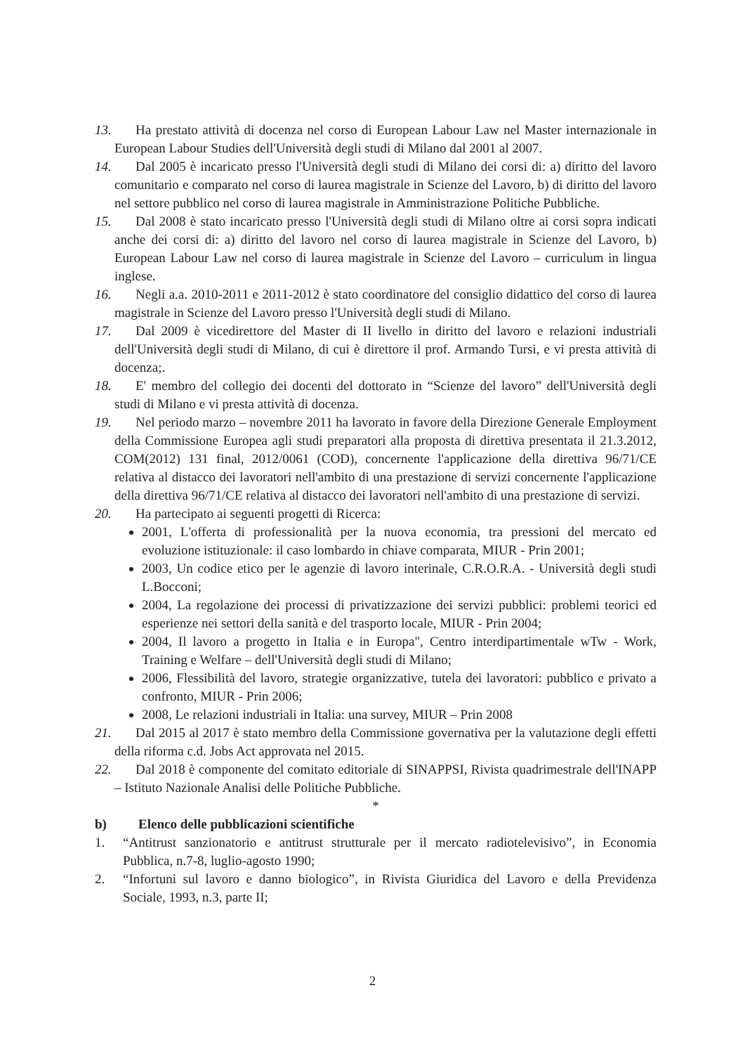13.
Ha prestato attività di docenza nel corso di European Labour Law nel Master internazionale in European Labour Studies dell'Università degli studi di Milano dal 2001 al 2007.
14.
Dal 2005 è incaricato presso l'Università degli studi di Milano dei corsi di: a) diritto del lavoro comunitario e comparato nel corso di laurea magistrale in Scienze del Lavoro, b) di diritto del lavoro nel settore pubblico nel corso di laurea magistrale in Amministrazione Politiche Pubbliche.
15.
Dal 2008 è stato incaricato presso l'Università degli studi di Milano oltre ai corsi sopra indicati anche dei corsi di: a) diritto del lavoro nel corso di laurea magistrale in Scienze del Lavoro, b) European Labour Law nel corso di laurea magistrale in Scienze del Lavoro – curriculum in lingua inglese.
16.
Negli a.a. 2010-2011 e 2011-2012 è stato coordinatore del consiglio didattico del corso di laurea magistrale in Scienze del Lavoro presso l'Università degli studi di Milano.
17.
Dal 2009 è vicedirettore del Master di II livello in diritto del lavoro e relazioni industriali dell'Università degli studi di Milano, di cui è direttore il prof. Armando Tursi, e vi presta attività di docenza;.
18.
E' membro del collegio dei docenti del dottorato in “Scienze del lavoro” dell'Università degli studi di Milano e vi presta attività di docenza.
19.
Nel periodo marzo – novembre 2011 ha lavorato in favore della Direzione Generale Employment della Commissione Europea agli studi preparatori alla proposta di direttiva presentata il 21.3.2012, COM(2012) 131 final, 2012/0061 (COD), concernente l'applicazione della direttiva 96/71/CE relativa al distacco dei lavoratori nell'ambito di una prestazione di servizi concernente l'applicazione della direttiva 96/71/CE relativa al distacco dei lavoratori nell'ambito di una prestazione di servizi.
20.
Ha partecipato ai seguenti progetti di Ricerca:
2001, L'offerta di professionalità per la nuova economia, tra pressioni del mercato ed evoluzione istituzionale: il caso lombardo in chiave comparata, MIUR - Prin 2001;
2003, Un codice etico per le agenzie di lavoro interinale, C.R.O.R.A. - Università degli studi L.Bocconi;
2004, La regolazione dei processi di privatizzazione dei servizi pubblici: problemi teorici ed esperienze nei settori della sanità e del trasporto locale, MIUR - Prin 2004;
2004, Il lavoro a progetto in Italia e in Europa", Centro interdipartimentale wTw - Work, Training e Welfare – dell'Università degli studi di Milano;
2006, Flessibilità del lavoro, strategie organizzative, tutela dei lavoratori: pubblico e privato a confronto, MIUR - Prin 2006;
2008, Le relazioni industriali in Italia: una survey, MIUR – Prin 2008
21.
Dal 2015 al 2017 è stato membro della Commissione governativa per la valutazione degli effetti della riforma c.d. Jobs Act approvata nel 2015.
22.
Dal 2018 è componente del comitato editoriale di SINAPPSI, Rivista quadrimestrale dell'INAPP – Istituto Nazionale Analisi delle Politiche Pubbliche.
*
b) Elenco delle pubblicazioni scientifiche
1. “Antitrust sanzionatorio e antitrust strutturale per il mercato radiotelevisivo”, in Economia Pubblica, n.7-8, luglio-agosto 1990;
2. “Infortuni sul lavoro e danno biologico”, in Rivista Giuridica del Lavoro e della Previdenza Sociale, 1993, n.3, parte II;
2